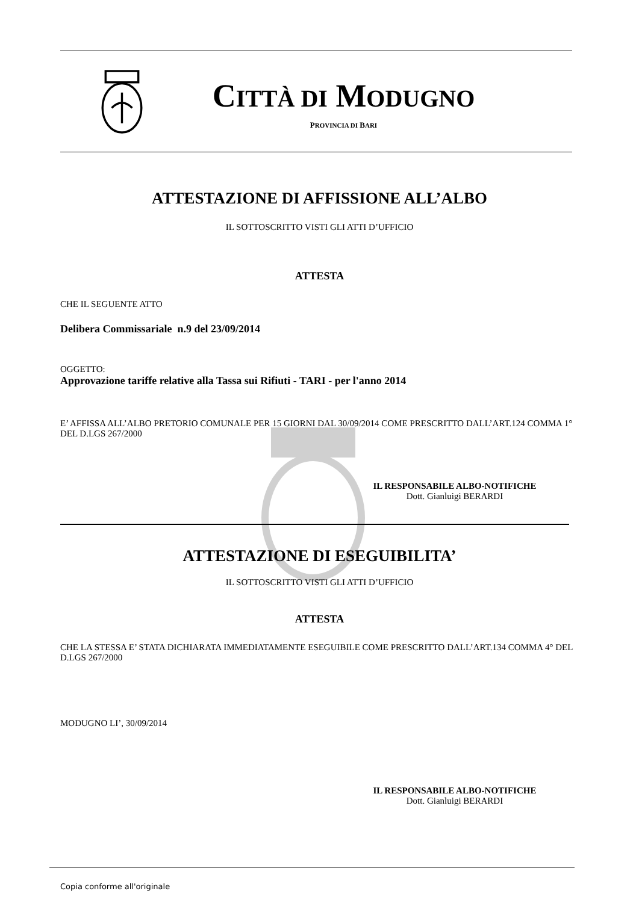CITTÀ DI MODUGNO
PROVINCIA DI BARI
ATTESTAZIONE DI AFFISSIONE ALL’ALBO
IL SOTTOSCRITTO VISTI GLI ATTI D’UFFICIO
ATTESTA
CHE IL SEGUENTE ATTO
Delibera Commissariale n.9 del 23/09/2014
OGGETTO:
Approvazione tariffe relative alla Tassa sui Rifiuti - TARI - per l'anno 2014
E’ AFFISSA ALL’ALBO PRETORIO COMUNALE PER 15 GIORNI DAL 30/09/2014 COME PRESCRITTO DALL’ART.124 COMMA 1° DEL D.LGS 267/2000
IL RESPONSABILE ALBO-NOTIFICHE
Dott. Gianluigi BERARDI
ATTESTAZIONE DI ESEGUIBILITA’
IL SOTTOSCRITTO VISTI GLI ATTI D’UFFICIO
ATTESTA
CHE LA STESSA E’ STATA DICHIARATA IMMEDIATAMENTE ESEGUIBILE COME PRESCRITTO DALL’ART.134 COMMA 4° DEL D.LGS 267/2000
MODUGNO LI’, 30/09/2014
IL RESPONSABILE ALBO-NOTIFICHE
Dott. Gianluigi BERARDI
Copia conforme all'originale